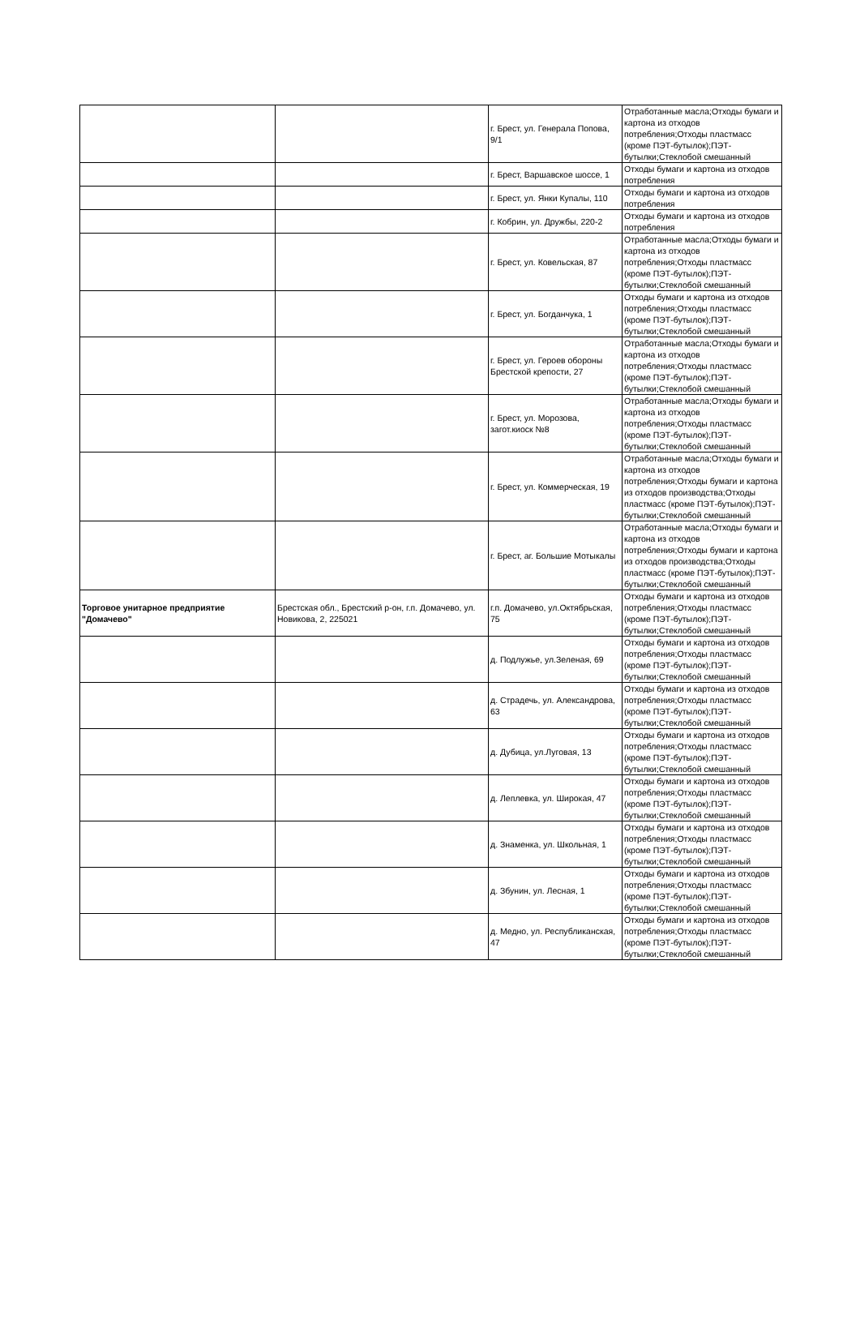| | | г. Брест, ул. Генерала Попова, 9/1 | Отработанные масла;Отходы бумаги и картона из отходов потребления;Отходы пластмасс (кроме ПЭТ-бутылок);ПЭТ-бутылки;Стеклобой смешанный |
| | | г. Брест, Варшавское шоссе, 1 | Отходы бумаги и картона из отходов потребления |
| | | г. Брест, ул. Янки Купалы, 110 | Отходы бумаги и картона из отходов потребления |
| | | г. Кобрин, ул. Дружбы, 220-2 | Отходы бумаги и картона из отходов потребления |
| | | г. Брест, ул. Ковельская, 87 | Отработанные масла;Отходы бумаги и картона из отходов потребления;Отходы пластмасс (кроме ПЭТ-бутылок);ПЭТ-бутылки;Стеклобой смешанный |
| | | г. Брест, ул. Богданчука, 1 | Отходы бумаги и картона из отходов потребления;Отходы пластмасс (кроме ПЭТ-бутылок);ПЭТ-бутылки;Стеклобой смешанный |
| | | г. Брест, ул. Героев обороны Брестской крепости, 27 | Отработанные масла;Отходы бумаги и картона из отходов потребления;Отходы пластмасс (кроме ПЭТ-бутылок);ПЭТ-бутылки;Стеклобой смешанный |
| | | г. Брест, ул. Морозова, загот.киоск №8 | Отработанные масла;Отходы бумаги и картона из отходов потребления;Отходы пластмасс (кроме ПЭТ-бутылок);ПЭТ-бутылки;Стеклобой смешанный |
| | | г. Брест, ул. Коммерческая, 19 | Отработанные масла;Отходы бумаги и картона из отходов потребления;Отходы бумаги и картона из отходов производства;Отходы пластмасс (кроме ПЭТ-бутылок);ПЭТ-бутылки;Стеклобой смешанный |
| | | г. Брест, аг. Большие Мотыкалы | Отработанные масла;Отходы бумаги и картона из отходов потребления;Отходы бумаги и картона из отходов производства;Отходы пластмасс (кроме ПЭТ-бутылок);ПЭТ-бутылки;Стеклобой смешанный |
| Торговое унитарное предприятие "Домачево" | Брестская обл., Брестский р-он, г.п. Домачево, ул. Новикова, 2, 225021 | г.п. Домачево, ул.Октябрьская, 75 | Отходы бумаги и картона из отходов потребления;Отходы пластмасс (кроме ПЭТ-бутылок);ПЭТ-бутылки;Стеклобой смешанный |
| | | д. Подлужье, ул.Зеленая, 69 | Отходы бумаги и картона из отходов потребления;Отходы пластмасс (кроме ПЭТ-бутылок);ПЭТ-бутылки;Стеклобой смешанный |
| | | д. Страдечь, ул. Александрова, 63 | Отходы бумаги и картона из отходов потребления;Отходы пластмасс (кроме ПЭТ-бутылок);ПЭТ-бутылки;Стеклобой смешанный |
| | | д. Дубица, ул.Луговая, 13 | Отходы бумаги и картона из отходов потребления;Отходы пластмасс (кроме ПЭТ-бутылок);ПЭТ-бутылки;Стеклобой смешанный |
| | | д. Леплевка, ул. Широкая, 47 | Отходы бумаги и картона из отходов потребления;Отходы пластмасс (кроме ПЭТ-бутылок);ПЭТ-бутылки;Стеклобой смешанный |
| | | д. Знаменка, ул. Школьная, 1 | Отходы бумаги и картона из отходов потребления;Отходы пластмасс (кроме ПЭТ-бутылок);ПЭТ-бутылки;Стеклобой смешанный |
| | | д. Збунин, ул. Лесная, 1 | Отходы бумаги и картона из отходов потребления;Отходы пластмасс (кроме ПЭТ-бутылок);ПЭТ-бутылки;Стеклобой смешанный |
| | | д. Медно, ул. Республиканская, 47 | Отходы бумаги и картона из отходов потребления;Отходы пластмасс (кроме ПЭТ-бутылок);ПЭТ-бутылки;Стеклобой смешанный |